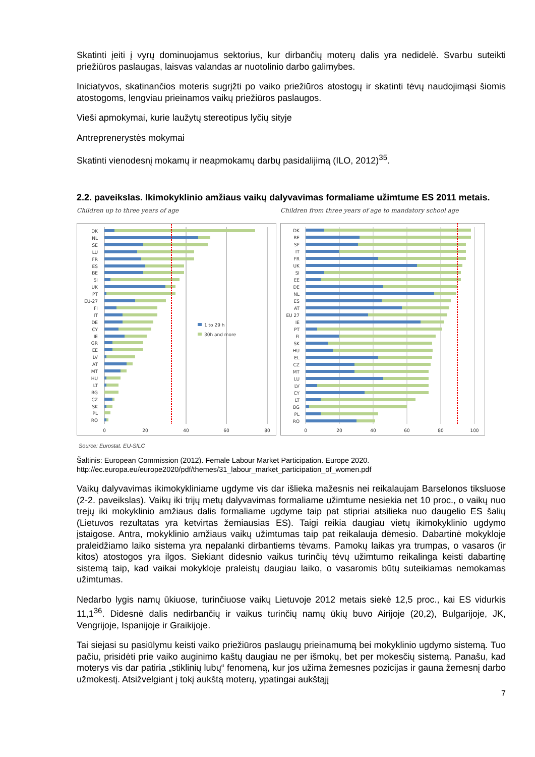Skatinti įeiti į vyrų dominuojamus sektorius, kur dirbančių moterų dalis yra nedidelė. Svarbu suteikti priežiūros paslaugas, laisvas valandas ar nuotolinio darbo galimybes.
Iniciatyvos, skatinančios moteris sugrįžti po vaiko priežiūros atostogų ir skatinti tėvų naudojimąsi šiomis atostogoms, lengviau prieinamos vaikų priežiūros paslaugos.
Vieši apmokymai, kurie laužytų stereotipus lyčių sityje
Antreprenerystės mokymai
Skatinti vienodesnį mokamų ir neapmokamų darbų pasidalijimą (ILO, 2012)<sup>35</sup>.
2.2. paveikslas. Ikimokyklinio amžiaus vaikų dalyvavimas formaliame užimtume ES 2011 metais.
Children up to three years of age
DK
NL
SE
LU
FR
ES
BE
SI
UK
PT
EU-27
FI
IT
DE
CY
IE
GR
EE
LV
AT
MT
HU
LT
BG
CZ
SK
PL
RO
0
20
40
60
80
1 to 29 h
30h and more
Children from three years of age to mandatory school age
DK
BE
SF
IT
FR
UK
SI
EE
DE
NL
ES
AT
EU 27
IE
PT
FI
SK
HU
EL
CZ
MT
LU
LV
CY
LT
BG
PL
RO
0
20
40
60
80
100
Source: Eurostat. EU-SILC
Šaltinis: European Commission (2012). Female Labour Market Participation. Europe 2020.
http://ec.europa.eu/europe2020/pdf/themes/31_labour_market_participation_of_women.pdf
Vaikų dalyvavimas ikimokykliniame ugdyme vis dar išlieka mažesnis nei reikalaujam Barselonos tiksluose (2-2. paveikslas). Vaikų iki trijų metų dalyvavimas formaliame užimtume nesiekia net 10 proc., o vaikų nuo trejų iki mokyklinio amžiaus dalis formaliame ugdyme taip pat stipriai atsilieka nuo daugelio ES šalių (Lietuvos rezultatas yra ketvirtas žemiausias ES). Taigi reikia daugiau vietų ikimokyklinio ugdymo įstaigose. Antra, mokyklinio amžiaus vaikų užimtumas taip pat reikalauja dėmesio. Dabartinė mokykloje praleidžiamo laiko sistema yra nepalanki dirbantiems tėvams. Pamokų laikas yra trumpas, o vasaros (ir kitos) atostogos yra ilgos. Siekiant didesnio vaikus turinčių tėvų užimtumo reikalinga keisti dabartinę sistemą taip, kad vaikai mokykloje praleistų daugiau laiko, o vasaromis būtų suteikiamas nemokamas užimtumas.
Nedarbo lygis namų ūkiuose, turinčiuose vaikų Lietuvoje 2012 metais siekė 12,5 proc., kai ES vidurkis 11,1<sup>36</sup>. Didesnė dalis nedirbančių ir vaikus turinčių namų ūkių buvo Airijoje (20,2), Bulgarijoje, JK, Vengrijoje, Ispanijoje ir Graikijoje.
Tai siejasi su pasiūlymu keisti vaiko priežiūros paslaugų prieinamumą bei mokyklinio ugdymo sistemą. Tuo pačiu, prisidėti prie vaiko auginimo kaštų daugiau ne per išmokų, bet per mokesčių sistemą. Panašu, kad moterys vis dar patiria „stiklinių lubų“ fenomeną, kur jos užima žemesnes pozicijas ir gauna žemesnį darbo užmokestį. Atsižvelgiant į tokį aukštą moterų, ypatingai aukštąjį
7